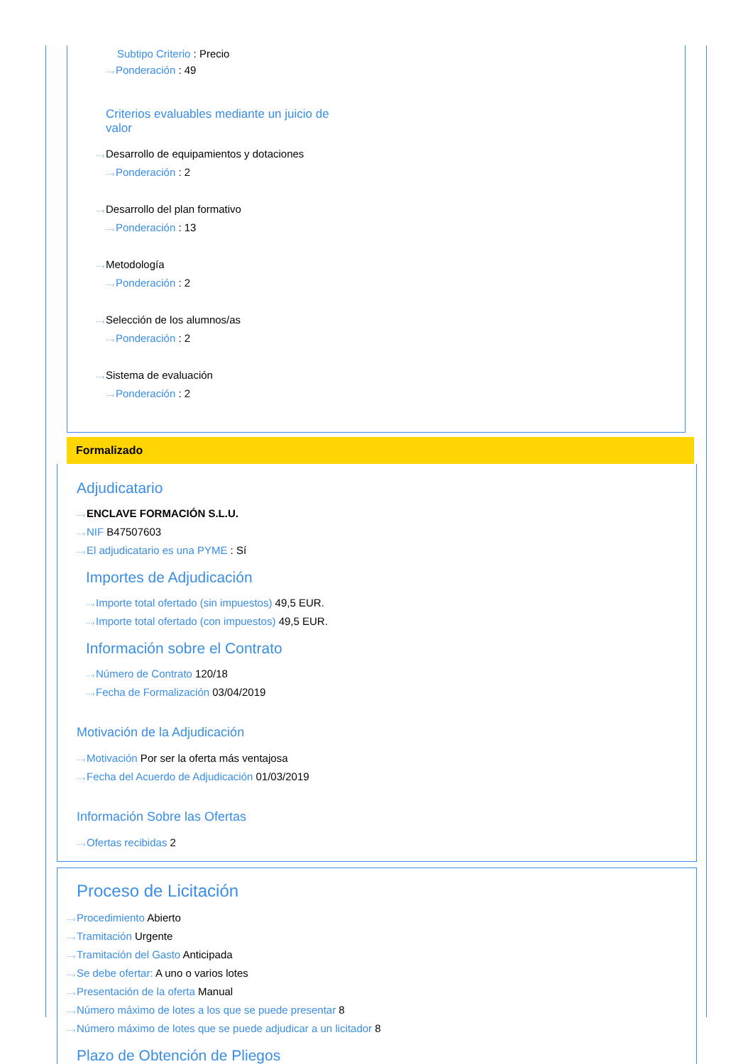Subtipo Criterio : Precio
···›Ponderación : 49
Criterios evaluables mediante un juicio de valor
···›Desarrollo de equipamientos y dotaciones
···›Ponderación : 2
···›Desarrollo del plan formativo
···›Ponderación : 13
···›Metodología
···›Ponderación : 2
···›Selección de los alumnos/as
···›Ponderación : 2
···›Sistema de evaluación
···›Ponderación : 2
Formalizado
Adjudicatario
···›ENCLAVE FORMACIÓN S.L.U.
···›NIF B47507603
···›El adjudicatario es una PYME : Sí
Importes de Adjudicación
···›Importe total ofertado (sin impuestos) 49,5 EUR.
···›Importe total ofertado (con impuestos) 49,5 EUR.
Información sobre el Contrato
···›Número de Contrato 120/18
···›Fecha de Formalización 03/04/2019
Motivación de la Adjudicación
···›Motivación Por ser la oferta más ventajosa
···›Fecha del Acuerdo de Adjudicación 01/03/2019
Información Sobre las Ofertas
···›Ofertas recibidas 2
Proceso de Licitación
···›Procedimiento Abierto
···›Tramitación Urgente
···›Tramitación del Gasto Anticipada
···›Se debe ofertar: A uno o varios lotes
···›Presentación de la oferta Manual
···›Número máximo de lotes a los que se puede presentar 8
···›Número máximo de lotes que se puede adjudicar a un licitador 8
Plazo de Obtención de Pliegos